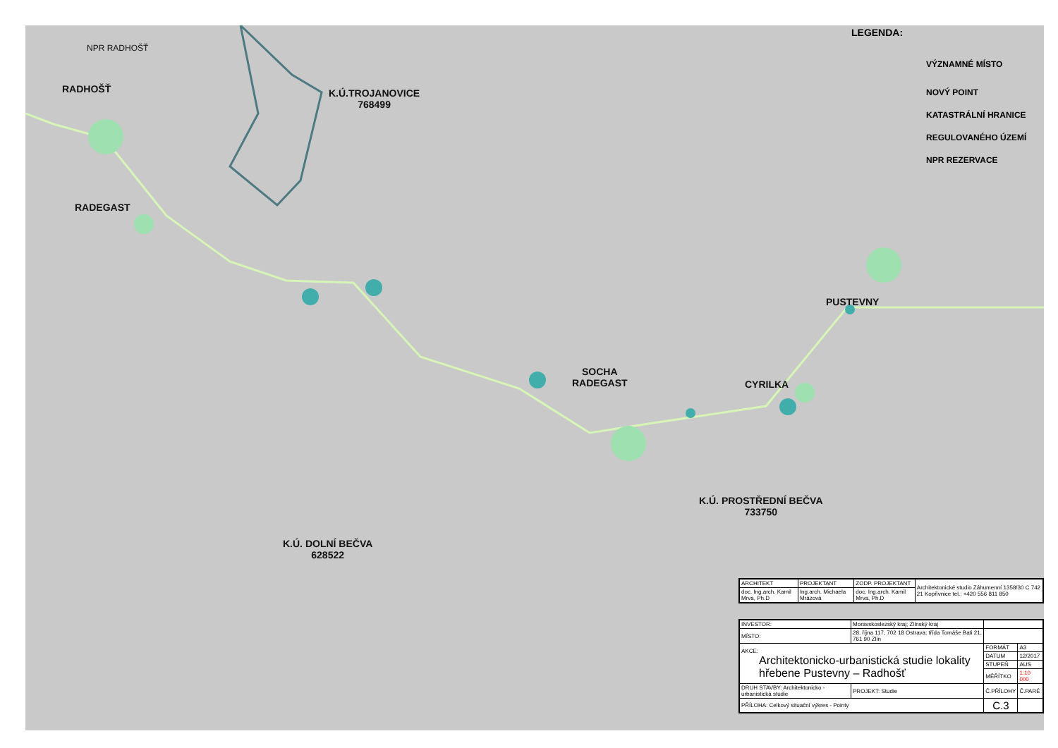NPR RADHOŠŤ
RADHOŠŤ
K.Ú.TROJANOVICE
768499
RADEGAST
SOCHA
RADEGAST
CYRILKA
PUSTEVNY
K.Ú. PROSTŘEDNÍ BEČVA
733750
K.Ú. DOLNÍ BEČVA
628522
LEGENDA:
VÝZNAMNÉ MÍSTO
NOVÝ POINT
KATASTRÁLNÍ HRANICE
REGULOVANÉHO ÚZEMÍ
NPR REZERVACE
| ARCHITEKT | PROJEKTANT | ZODP. PROJEKTANT | Architektonické studio Záhumenní 1358/30 C 742 21 Kopřivnice tel.: +420 556 811 850 |
| doc. Ing.arch. Kamil Mrva, Ph.D | Ing.arch. Michaela Mrázová | doc. Ing.arch. Kamil Mrva, Ph.D | |
| INVESTOR: | Moravskoslezský kraj; Zlínský kraj | | | |
| MÍSTO: | 28. října 117, 702 18 Ostrava; třída Tomáše Bati 21, 761 90 Zlín | | | |
| AKCE: Architektonicko-urbanistická studie lokality hřebene Pustevny – Radhošť | | | FORMÁT | A3 |
| | | | DATUM | 12/2017 |
| | | | STUPEŇ | AUS |
| | | | MĚŘÍTKO | 1:10 000 |
| DRUH STAVBY: Architektonicko - urbanistická studie | | PROJEKT: Studie | Č.PŘÍLOHY | Č.PARÉ |
| PŘÍLOHA: Celkový situační výkres - Pointy | | | C.3 | |